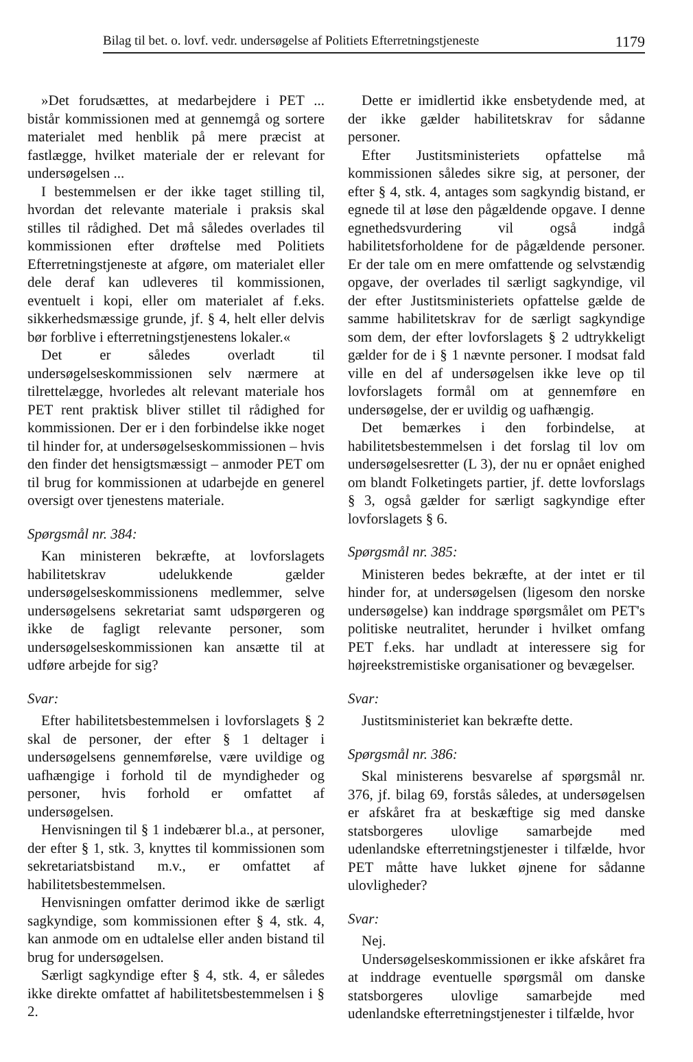Bilag til bet. o. lovf. vedr. undersøgelse af Politiets Efterretningstjeneste 1179
»Det forudsættes, at medarbejdere i PET ... bistår kommissionen med at gennemgå og sortere materialet med henblik på mere præcist at fastlægge, hvilket materiale der er relevant for undersøgelsen ...
I bestemmelsen er der ikke taget stilling til, hvordan det relevante materiale i praksis skal stilles til rådighed. Det må således overlades til kommissionen efter drøftelse med Politiets Efterretningstjeneste at afgøre, om materialet eller dele deraf kan udleveres til kommissionen, eventuelt i kopi, eller om materialet af f.eks. sikkerhedsmæssige grunde, jf. § 4, helt eller delvis bør forblive i efterretningstjenestens lokaler.«
Det er således overladt til undersøgelseskommissionen selv nærmere at tilrettelægge, hvorledes alt relevant materiale hos PET rent praktisk bliver stillet til rådighed for kommissionen. Der er i den forbindelse ikke noget til hinder for, at undersøgelseskommissionen – hvis den finder det hensigtsmæssigt – anmoder PET om til brug for kommissionen at udarbejde en generel oversigt over tjenestens materiale.
Spørgsmål nr. 384:
Kan ministeren bekræfte, at lovforslagets habilitetskrav udelukkende gælder undersøgelseskommissionens medlemmer, selve undersøgelsens sekretariat samt udspørgeren og ikke de fagligt relevante personer, som undersøgelseskommissionen kan ansætte til at udføre arbejde for sig?
Svar:
Efter habilitetsbestemmelsen i lovforslagets § 2 skal de personer, der efter § 1 deltager i undersøgelsens gennemførelse, være uvildige og uafhængige i forhold til de myndigheder og personer, hvis forhold er omfattet af undersøgelsen.
Henvisningen til § 1 indebærer bl.a., at personer, der efter § 1, stk. 3, knyttes til kommissionen som sekretariatsbistand m.v., er omfattet af habilitetsbestemmelsen.
Henvisningen omfatter derimod ikke de særligt sagkyndige, som kommissionen efter § 4, stk. 4, kan anmode om en udtalelse eller anden bistand til brug for undersøgelsen.
Særligt sagkyndige efter § 4, stk. 4, er således ikke direkte omfattet af habilitetsbestemmelsen i § 2.
Dette er imidlertid ikke ensbetydende med, at der ikke gælder habilitetskrav for sådanne personer.
Efter Justitsministeriets opfattelse må kommissionen således sikre sig, at personer, der efter § 4, stk. 4, antages som sagkyndig bistand, er egnede til at løse den pågældende opgave. I denne egnethedsvurdering vil også indgå habilitetsforholdene for de pågældende personer. Er der tale om en mere omfattende og selvstændig opgave, der overlades til særligt sagkyndige, vil der efter Justitsministeriets opfattelse gælde de samme habilitetskrav for de særligt sagkyndige som dem, der efter lovforslagets § 2 udtrykkeligt gælder for de i § 1 nævnte personer. I modsat fald ville en del af undersøgelsen ikke leve op til lovforslagets formål om at gennemføre en undersøgelse, der er uvildig og uafhængig.
Det bemærkes i den forbindelse, at habilitetsbestemmelsen i det forslag til lov om undersøgelsesretter (L 3), der nu er opnået enighed om blandt Folketingets partier, jf. dette lovforslags § 3, også gælder for særligt sagkyndige efter lovforslagets § 6.
Spørgsmål nr. 385:
Ministeren bedes bekræfte, at der intet er til hinder for, at undersøgelsen (ligesom den norske undersøgelse) kan inddrage spørgsmålet om PET's politiske neutralitet, herunder i hvilket omfang PET f.eks. har undladt at interessere sig for højreekstremistiske organisationer og bevægelser.
Svar:
Justitsministeriet kan bekræfte dette.
Spørgsmål nr. 386:
Skal ministerens besvarelse af spørgsmål nr. 376, jf. bilag 69, forstås således, at undersøgelsen er afskåret fra at beskæftige sig med danske statsborgeres ulovlige samarbejde med udenlandske efterretningstjenester i tilfælde, hvor PET måtte have lukket øjnene for sådanne ulovligheder?
Svar:
Nej.
Undersøgelseskommissionen er ikke afskåret fra at inddrage eventuelle spørgsmål om danske statsborgeres ulovlige samarbejde med udenlandske efterretningstjenester i tilfælde, hvor